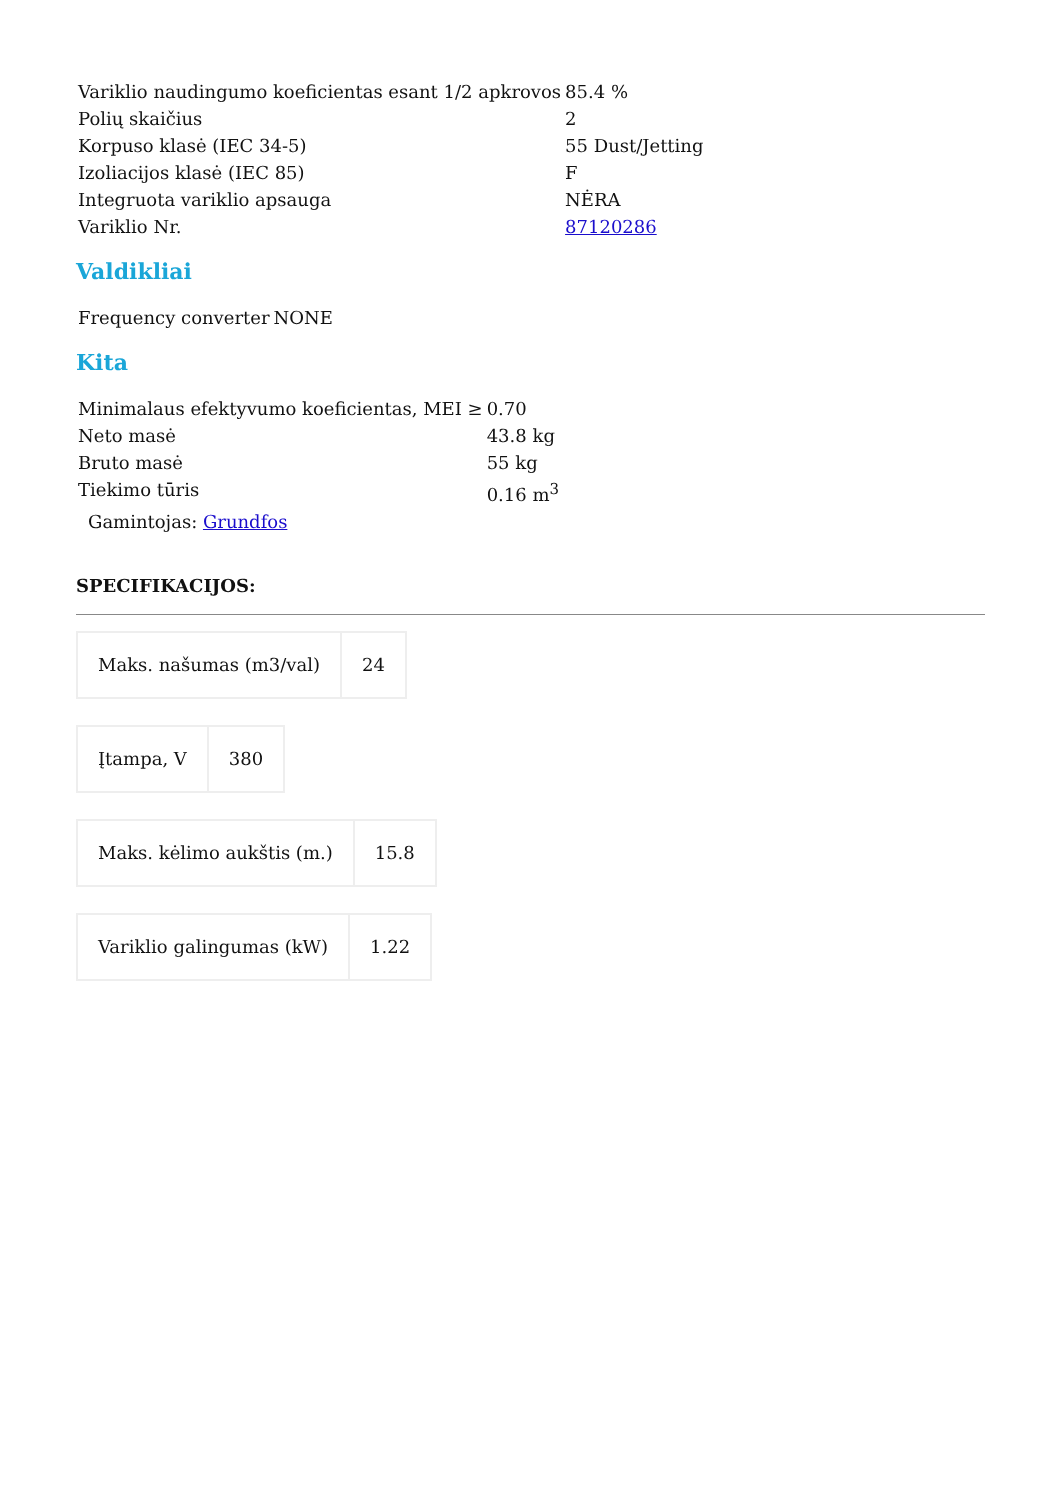| Variklio naudingumo koeficientas esant 1/2 apkrovos | 85.4 % |
| Polių skaičius | 2 |
| Korpuso klasė (IEC 34-5) | 55 Dust/Jetting |
| Izoliacijos klasė (IEC 85) | F |
| Integruota variklio apsauga | NĖRA |
| Variklio Nr. | 87120286 |
Valdikliai
| Frequency converter | NONE |
Kita
| Minimalaus efektyvumo koeficientas, MEI ≥ | 0.70 |
| Neto masė | 43.8 kg |
| Bruto masė | 55 kg |
| Tiekimo tūris | 0.16 m<sup>3</sup> |
Gamintojas: Grundfos
SPECIFIKACIJOS:
| Maks. našumas (m3/val) | 24 |
| Įtampa, V | 380 |
| Maks. kėlimo aukštis (m.) | 15.8 |
| Variklio galingumas (kW) | 1.22 |